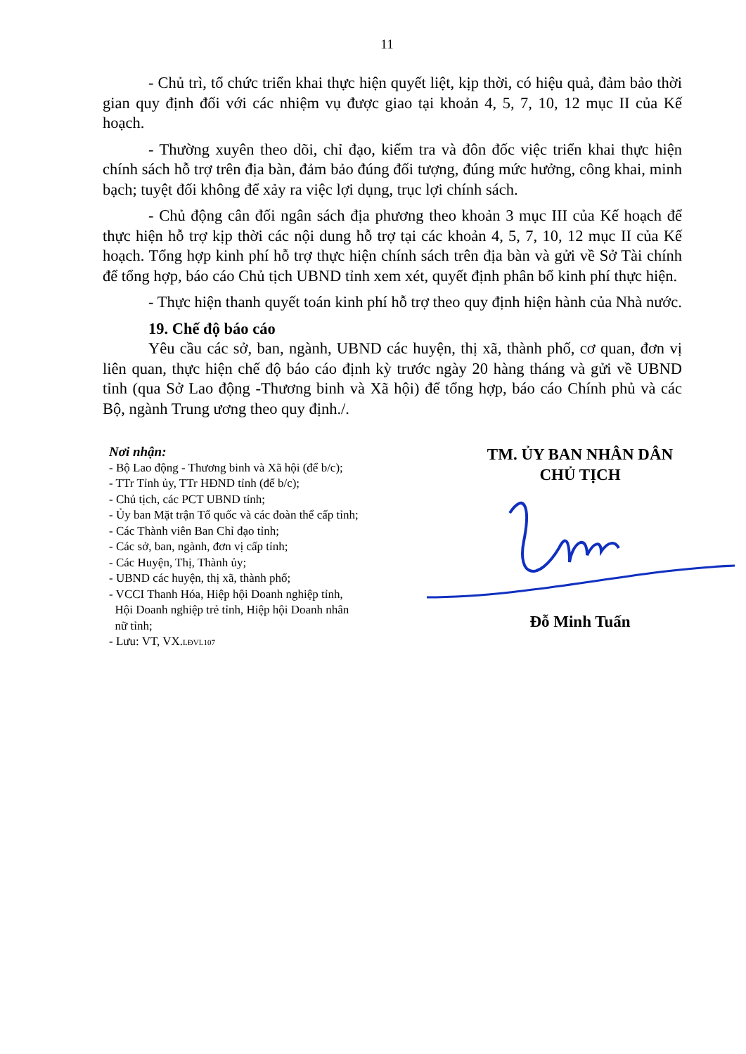11
- Chủ trì, tổ chức triển khai thực hiện quyết liệt, kịp thời, có hiệu quả, đảm bảo thời gian quy định đối với các nhiệm vụ được giao tại khoản 4, 5, 7, 10, 12 mục II của Kế hoạch.
- Thường xuyên theo dõi, chỉ đạo, kiểm tra và đôn đốc việc triển khai thực hiện chính sách hỗ trợ trên địa bàn, đảm bảo đúng đối tượng, đúng mức hưởng, công khai, minh bạch; tuyệt đối không để xảy ra việc lợi dụng, trục lợi chính sách.
- Chủ động cân đối ngân sách địa phương theo khoản 3 mục III của Kế hoạch để thực hiện hỗ trợ kịp thời các nội dung hỗ trợ tại các khoản 4, 5, 7, 10, 12 mục II của Kế hoạch. Tổng hợp kinh phí hỗ trợ thực hiện chính sách trên địa bàn và gửi về Sở Tài chính để tổng hợp, báo cáo Chủ tịch UBND tỉnh xem xét, quyết định phân bổ kinh phí thực hiện.
- Thực hiện thanh quyết toán kinh phí hỗ trợ theo quy định hiện hành của Nhà nước.
19. Chế độ báo cáo
Yêu cầu các sở, ban, ngành, UBND các huyện, thị xã, thành phố, cơ quan, đơn vị liên quan, thực hiện chế độ báo cáo định kỳ trước ngày 20 hàng tháng và gửi về UBND tỉnh (qua Sở Lao động -Thương binh và Xã hội) để tổng hợp, báo cáo Chính phủ và các Bộ, ngành Trung ương theo quy định./.
Nơi nhận:
- Bộ Lao động - Thương binh và Xã hội (để b/c);
- TTr Tỉnh ủy, TTr HĐND tỉnh (để b/c);
- Chủ tịch, các PCT UBND tỉnh;
- Ủy ban Mặt trận Tổ quốc và các đoàn thể cấp tỉnh;
- Các Thành viên Ban Chỉ đạo tỉnh;
- Các sở, ban, ngành, đơn vị cấp tỉnh;
- Các Huyện, Thị, Thành ủy;
- UBND các huyện, thị xã, thành phố;
- VCCI Thanh Hóa, Hiệp hội Doanh nghiệp tỉnh,
Hội Doanh nghiệp trẻ tỉnh, Hiệp hội Doanh nhân
nữ tỉnh;
- Lưu: VT, VX.LĐVL107
TM. ỦY BAN NHÂN DÂN
CHỦ TỊCH Đỗ Minh Tuấn